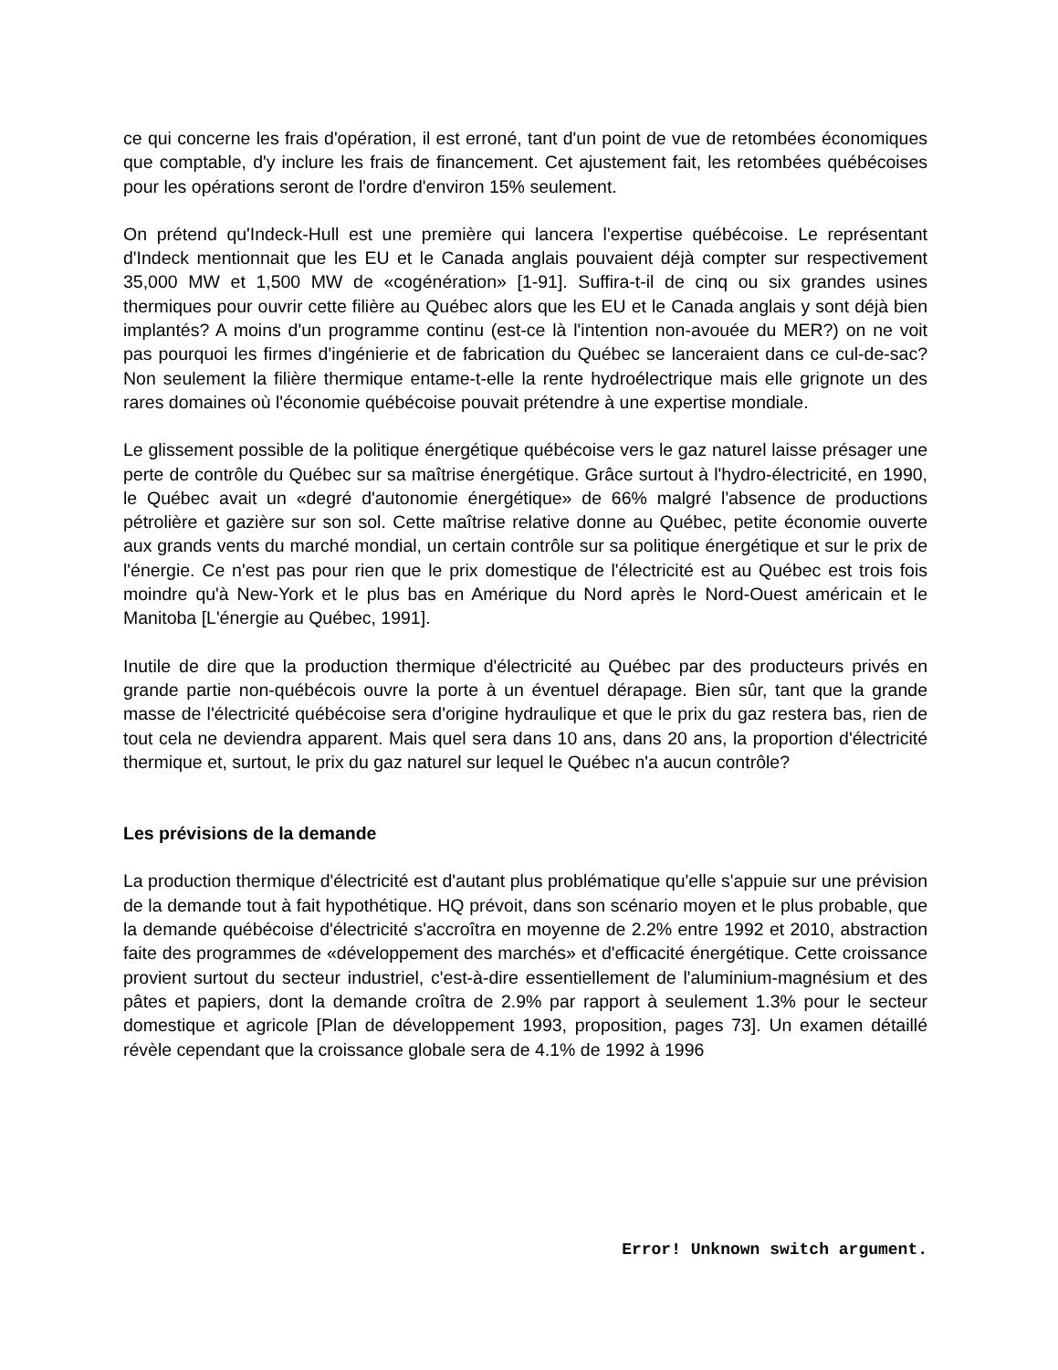ce qui concerne les frais d'opération, il est erroné, tant d'un point de vue de retombées économiques que comptable, d'y inclure les frais de financement. Cet ajustement fait, les retombées québécoises pour les opérations seront de l'ordre d'environ 15% seulement.
On prétend qu'Indeck-Hull est une première qui lancera l'expertise québécoise. Le représentant d'Indeck mentionnait que les EU et le Canada anglais pouvaient déjà compter sur respectivement 35,000 MW et 1,500 MW de «cogénération» [1-91]. Suffira-t-il de cinq ou six grandes usines thermiques pour ouvrir cette filière au Québec alors que les EU et le Canada anglais y sont déjà bien implantés? A moins d'un programme continu (est-ce là l'intention non-avouée du MER?) on ne voit pas pourquoi les firmes d'ingénierie et de fabrication du Québec se lanceraient dans ce cul-de-sac? Non seulement la filière thermique entame-t-elle la rente hydroélectrique mais elle grignote un des rares domaines où l'économie québécoise pouvait prétendre à une expertise mondiale.
Le glissement possible de la politique énergétique québécoise vers le gaz naturel laisse présager une perte de contrôle du Québec sur sa maîtrise énergétique. Grâce surtout à l'hydro-électricité, en 1990, le Québec avait un «degré d'autonomie énergétique» de 66% malgré l'absence de productions pétrolière et gazière sur son sol. Cette maîtrise relative donne au Québec, petite économie ouverte aux grands vents du marché mondial, un certain contrôle sur sa politique énergétique et sur le prix de l'énergie. Ce n'est pas pour rien que le prix domestique de l'électricité est au Québec est trois fois moindre qu'à New-York et le plus bas en Amérique du Nord après le Nord-Ouest américain et le Manitoba [L'énergie au Québec, 1991].
Inutile de dire que la production thermique d'électricité au Québec par des producteurs privés en grande partie non-québécois ouvre la porte à un éventuel dérapage. Bien sûr, tant que la grande masse de l'électricité québécoise sera d'origine hydraulique et que le prix du gaz restera bas, rien de tout cela ne deviendra apparent. Mais quel sera dans 10 ans, dans 20 ans, la proportion d'électricité thermique et, surtout, le prix du gaz naturel sur lequel le Québec n'a aucun contrôle?
Les prévisions de la demande
La production thermique d'électricité est d'autant plus problématique qu'elle s'appuie sur une prévision de la demande tout à fait hypothétique. HQ prévoit, dans son scénario moyen et le plus probable, que la demande québécoise d'électricité s'accroîtra en moyenne de 2.2% entre 1992 et 2010, abstraction faite des programmes de «développement des marchés» et d'efficacité énergétique. Cette croissance provient surtout du secteur industriel, c'est-à-dire essentiellement de l'aluminium-magnésium et des pâtes et papiers, dont la demande croîtra de 2.9% par rapport à seulement 1.3% pour le secteur domestique et agricole [Plan de développement 1993, proposition, pages 73]. Un examen détaillé révèle cependant que la croissance globale sera de 4.1% de 1992 à 1996
Error! Unknown switch argument.